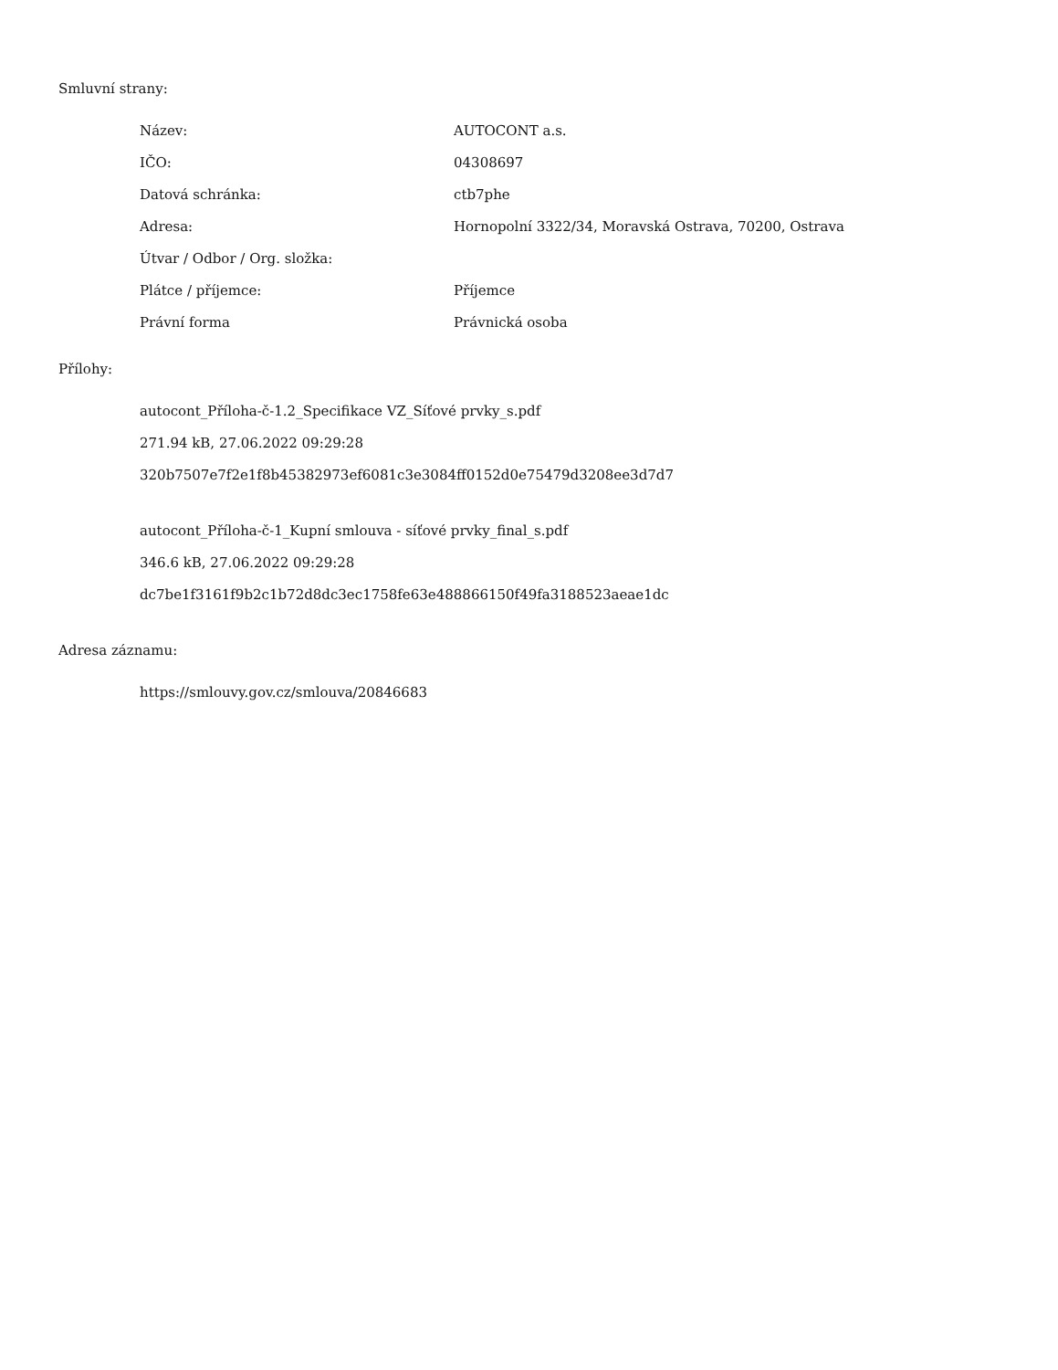Smluvní strany:
| Název: | AUTOCONT a.s. |
| IČO: | 04308697 |
| Datová schránka: | ctb7phe |
| Adresa: | Hornopolní 3322/34, Moravská Ostrava, 70200, Ostrava |
| Útvar / Odbor / Org. složka: | |
| Plátce / příjemce: | Příjemce |
| Právní forma | Právnická osoba |
Přílohy:
autocont_Příloha-č-1.2_Specifikace VZ_Síťové prvky_s.pdf
271.94 kB, 27.06.2022 09:29:28
320b7507e7f2e1f8b45382973ef6081c3e3084ff0152d0e75479d3208ee3d7d7
autocont_Příloha-č-1_Kupní smlouva - síťové prvky_final_s.pdf
346.6 kB, 27.06.2022 09:29:28
dc7be1f3161f9b2c1b72d8dc3ec1758fe63e488866150f49fa3188523aeae1dc
Adresa záznamu:
https://smlouvy.gov.cz/smlouva/20846683